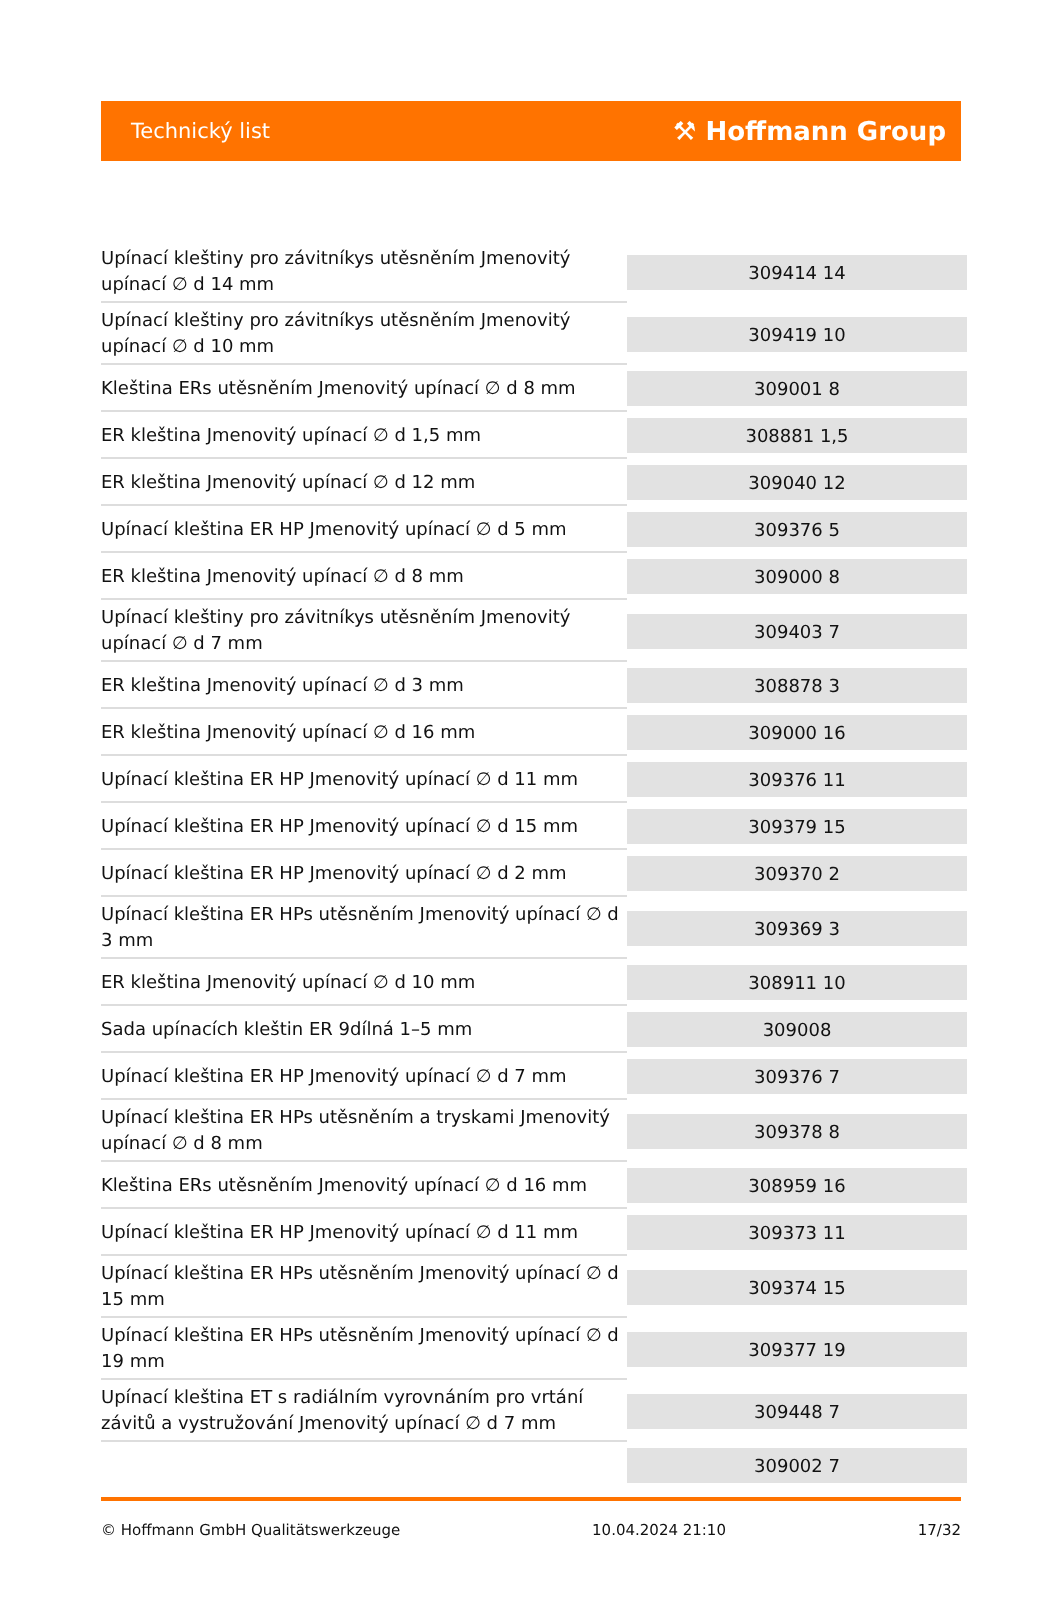Technický list
⚒ Hoffmann Group
| Upínací kleštiny pro závitníkys utěsněním Jmenovitý upínací ∅ d 14 mm | 309414 14 |
| Upínací kleštiny pro závitníkys utěsněním Jmenovitý upínací ∅ d 10 mm | 309419 10 |
| Kleština ERs utěsněním Jmenovitý upínací ∅ d 8 mm | 309001 8 |
| ER kleština Jmenovitý upínací ∅ d 1,5 mm | 308881 1,5 |
| ER kleština Jmenovitý upínací ∅ d 12 mm | 309040 12 |
| Upínací kleština ER HP Jmenovitý upínací ∅ d 5 mm | 309376 5 |
| ER kleština Jmenovitý upínací ∅ d 8 mm | 309000 8 |
| Upínací kleštiny pro závitníkys utěsněním Jmenovitý upínací ∅ d 7 mm | 309403 7 |
| ER kleština Jmenovitý upínací ∅ d 3 mm | 308878 3 |
| ER kleština Jmenovitý upínací ∅ d 16 mm | 309000 16 |
| Upínací kleština ER HP Jmenovitý upínací ∅ d 11 mm | 309376 11 |
| Upínací kleština ER HP Jmenovitý upínací ∅ d 15 mm | 309379 15 |
| Upínací kleština ER HP Jmenovitý upínací ∅ d 2 mm | 309370 2 |
| Upínací kleština ER HPs utěsněním Jmenovitý upínací ∅ d 3 mm | 309369 3 |
| ER kleština Jmenovitý upínací ∅ d 10 mm | 308911 10 |
| Sada upínacích kleštin ER 9dílná 1–5 mm | 309008 |
| Upínací kleština ER HP Jmenovitý upínací ∅ d 7 mm | 309376 7 |
| Upínací kleština ER HPs utěsněním a tryskami Jmenovitý upínací ∅ d 8 mm | 309378 8 |
| Kleština ERs utěsněním Jmenovitý upínací ∅ d 16 mm | 308959 16 |
| Upínací kleština ER HP Jmenovitý upínací ∅ d 11 mm | 309373 11 |
| Upínací kleština ER HPs utěsněním Jmenovitý upínací ∅ d 15 mm | 309374 15 |
| Upínací kleština ER HPs utěsněním Jmenovitý upínací ∅ d 19 mm | 309377 19 |
| Upínací kleština ET s radiálním vyrovnáním pro vrtání závitů a vystružování Jmenovitý upínací ∅ d 7 mm | 309448 7 |
| | 309002 7 |
© Hoffmann GmbH Qualitätswerkzeuge 10.04.2024 21:10 17/32